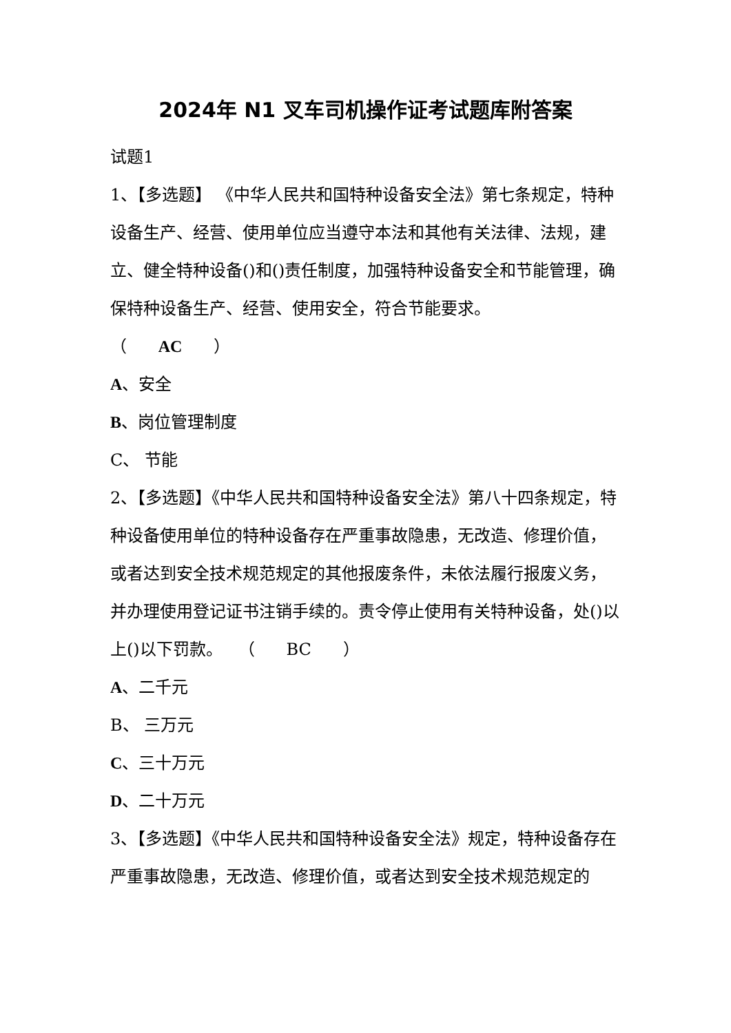2024年 N1 叉车司机操作证考试题库附答案
试题1
1、【多选题】 《中华人民共和国特种设备安全法》第七条规定，特种设备生产、经营、使用单位应当遵守本法和其他有关法律、法规，建立、健全特种设备()和()责任制度，加强特种设备安全和节能管理，确保特种设备生产、经营、使用安全，符合节能要求。
（ AC ）
A、安全
B、岗位管理制度
C、 节能
2、【多选题】《中华人民共和国特种设备安全法》第八十四条规定，特种设备使用单位的特种设备存在严重事故隐患，无改造、修理价值，或者达到安全技术规范规定的其他报废条件，未依法履行报废义务，并办理使用登记证书注销手续的。责令停止使用有关特种设备，处()以上()以下罚款。 （ BC ）
A、二千元
B、 三万元
C、三十万元
D、二十万元
3、【多选题】《中华人民共和国特种设备安全法》规定，特种设备存在严重事故隐患，无改造、修理价值，或者达到安全技术规范规定的